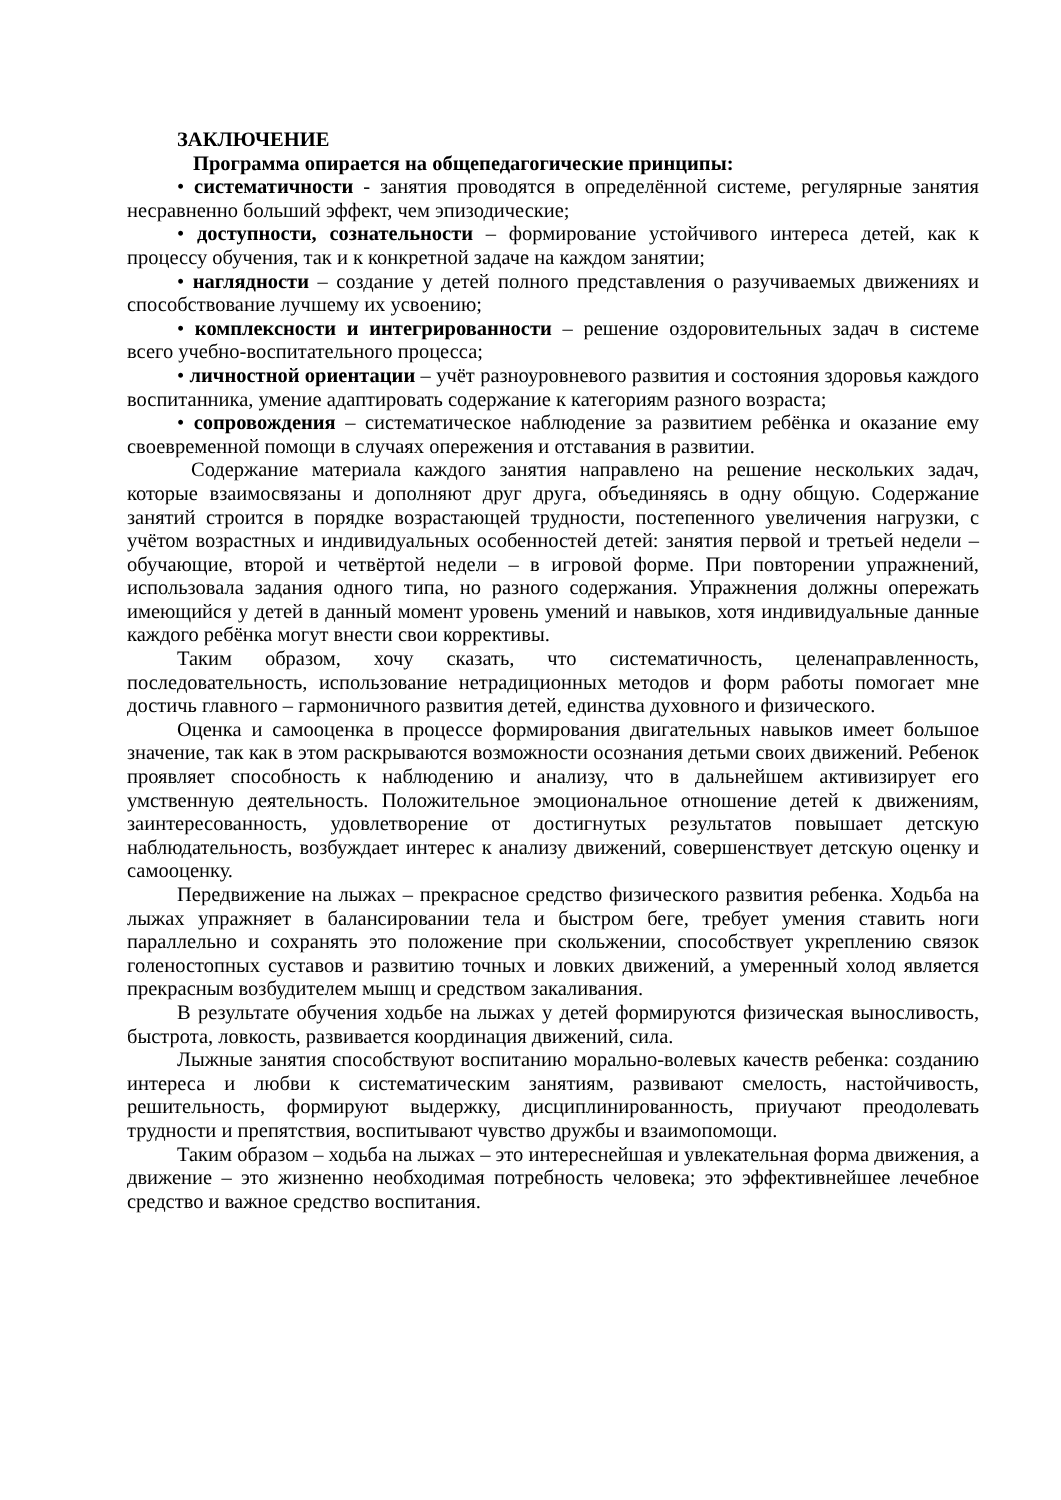ЗАКЛЮЧЕНИЕ
Программа опирается на общепедагогические принципы:
• систематичности - занятия проводятся в определённой системе, регулярные занятия несравненно больший эффект, чем эпизодические;
• доступности, сознательности – формирование устойчивого интереса детей, как к процессу обучения, так и к конкретной задаче на каждом занятии;
• наглядности – создание у детей полного представления о разучиваемых движениях и способствование лучшему их усвоению;
• комплексности и интегрированности – решение оздоровительных задач в системе всего учебно-воспитательного процесса;
• личностной ориентации – учёт разноуровневого развития и состояния здоровья каждого воспитанника, умение адаптировать содержание к категориям разного возраста;
• сопровождения – систематическое наблюдение за развитием ребёнка и оказание ему своевременной помощи в случаях опережения и отставания в развитии.
Содержание материала каждого занятия направлено на решение нескольких задач, которые взаимосвязаны и дополняют друг друга, объединяясь в одну общую. Содержание занятий строится в порядке возрастающей трудности, постепенного увеличения нагрузки, с учётом возрастных и индивидуальных особенностей детей: занятия первой и третьей недели – обучающие, второй и четвёртой недели – в игровой форме. При повторении упражнений, использовала задания одного типа, но разного содержания. Упражнения должны опережать имеющийся у детей в данный момент уровень умений и навыков, хотя индивидуальные данные каждого ребёнка могут внести свои коррективы.
Таким образом, хочу сказать, что систематичность, целенаправленность, последовательность, использование нетрадиционных методов и форм работы помогает мне достичь главного – гармоничного развития детей, единства духовного и физического.
Оценка и самооценка в процессе формирования двигательных навыков имеет большое значение, так как в этом раскрываются возможности осознания детьми своих движений. Ребенок проявляет способность к наблюдению и анализу, что в дальнейшем активизирует его умственную деятельность. Положительное эмоциональное отношение детей к движениям, заинтересованность, удовлетворение от достигнутых результатов повышает детскую наблюдательность, возбуждает интерес к анализу движений, совершенствует детскую оценку и самооценку.
Передвижение на лыжах – прекрасное средство физического развития ребенка. Ходьба на лыжах упражняет в балансировании тела и быстром беге, требует умения ставить ноги параллельно и сохранять это положение при скольжении, способствует укреплению связок голеностопных суставов и развитию точных и ловких движений, а умеренный холод является прекрасным возбудителем мышц и средством закаливания.
В результате обучения ходьбе на лыжах у детей формируются физическая выносливость, быстрота, ловкость, развивается координация движений, сила.
Лыжные занятия способствуют воспитанию морально-волевых качеств ребенка: созданию интереса и любви к систематическим занятиям, развивают смелость, настойчивость, решительность, формируют выдержку, дисциплинированность, приучают преодолевать трудности и препятствия, воспитывают чувство дружбы и взаимопомощи.
Таким образом – ходьба на лыжах – это интереснейшая и увлекательная форма движения, а движение – это жизненно необходимая потребность человека; это эффективнейшее лечебное средство и важное средство воспитания.